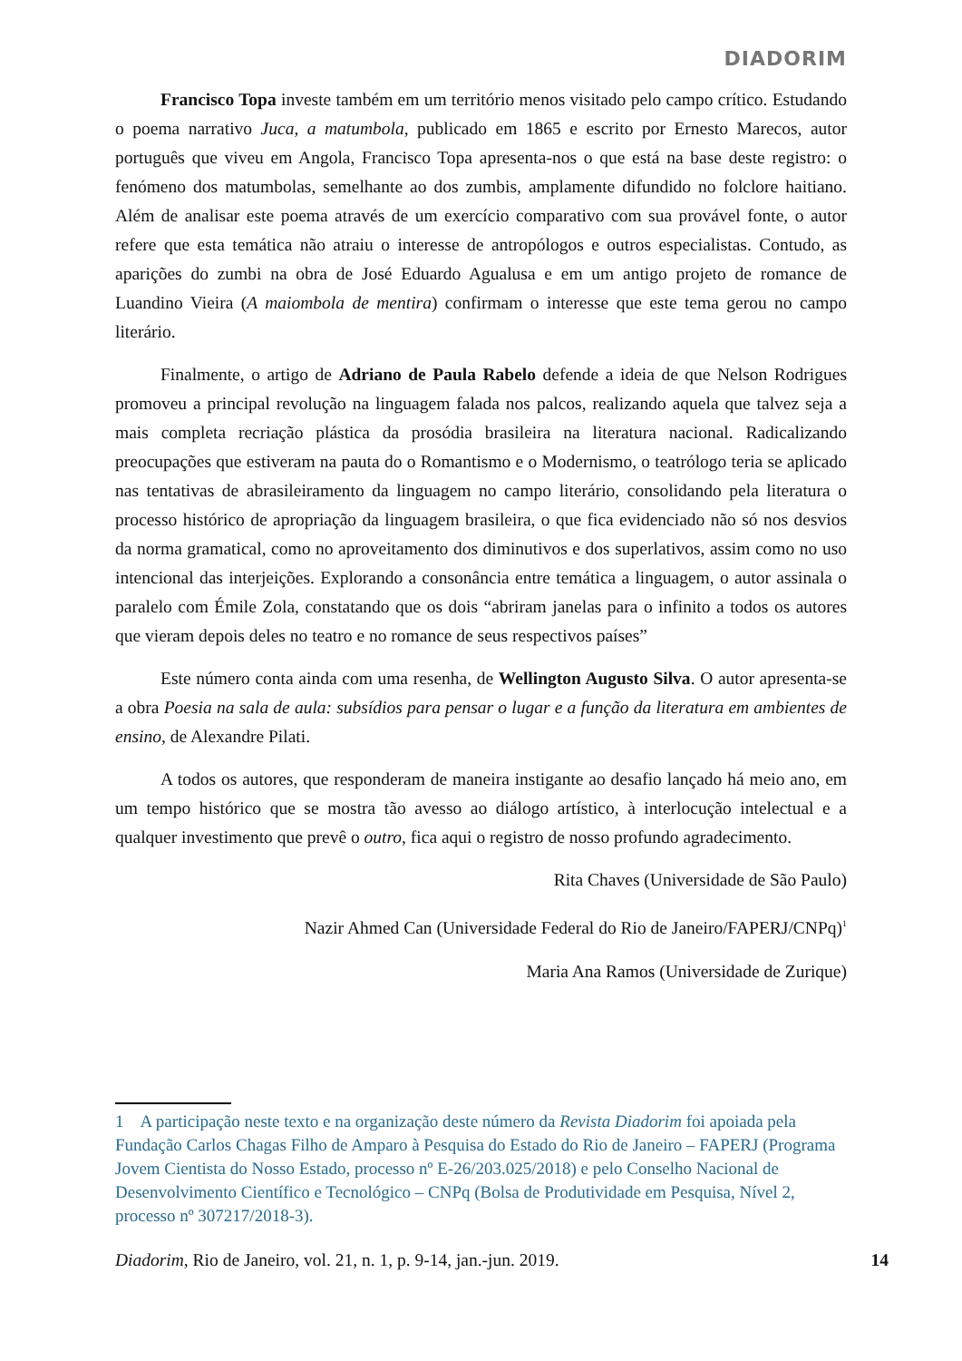DIADORIM
Francisco Topa investe também em um território menos visitado pelo campo crítico. Estudando o poema narrativo Juca, a matumbola, publicado em 1865 e escrito por Ernesto Marecos, autor português que viveu em Angola, Francisco Topa apresenta-nos o que está na base deste registro: o fenómeno dos matumbolas, semelhante ao dos zumbis, amplamente difundido no folclore haitiano. Além de analisar este poema através de um exercício comparativo com sua provável fonte, o autor refere que esta temática não atraiu o interesse de antropólogos e outros especialistas. Contudo, as aparições do zumbi na obra de José Eduardo Agualusa e em um antigo projeto de romance de Luandino Vieira (A maiombola de mentira) confirmam o interesse que este tema gerou no campo literário.
Finalmente, o artigo de Adriano de Paula Rabelo defende a ideia de que Nelson Rodrigues promoveu a principal revolução na linguagem falada nos palcos, realizando aquela que talvez seja a mais completa recriação plástica da prosódia brasileira na literatura nacional. Radicalizando preocupações que estiveram na pauta do o Romantismo e o Modernismo, o teatrólogo teria se aplicado nas tentativas de abrasileiramento da linguagem no campo literário, consolidando pela literatura o processo histórico de apropriação da linguagem brasileira, o que fica evidenciado não só nos desvios da norma gramatical, como no aproveitamento dos diminutivos e dos superlativos, assim como no uso intencional das interjeições. Explorando a consonância entre temática a linguagem, o autor assinala o paralelo com Émile Zola, constatando que os dois “abriram janelas para o infinito a todos os autores que vieram depois deles no teatro e no romance de seus respectivos países”
Este número conta ainda com uma resenha, de Wellington Augusto Silva. O autor apresenta-se a obra Poesia na sala de aula: subsídios para pensar o lugar e a função da literatura em ambientes de ensino, de Alexandre Pilati.
A todos os autores, que responderam de maneira instigante ao desafio lançado há meio ano, em um tempo histórico que se mostra tão avesso ao diálogo artístico, à interlocução intelectual e a qualquer investimento que prevê o outro, fica aqui o registro de nosso profundo agradecimento.
Rita Chaves (Universidade de São Paulo)
Nazir Ahmed Can (Universidade Federal do Rio de Janeiro/FAPERJ/CNPq)<sup>1</sup>
Maria Ana Ramos (Universidade de Zurique)
1 A participação neste texto e na organização deste número da Revista Diadorim foi apoiada pela Fundação Carlos Chagas Filho de Amparo à Pesquisa do Estado do Rio de Janeiro – FAPERJ (Programa Jovem Cientista do Nosso Estado, processo nº E-26/203.025/2018) e pelo Conselho Nacional de Desenvolvimento Científico e Tecnológico – CNPq (Bolsa de Produtividade em Pesquisa, Nível 2, processo nº 307217/2018-3).
Diadorim, Rio de Janeiro, vol. 21, n. 1, p. 9-14, jan.-jun. 2019. 14